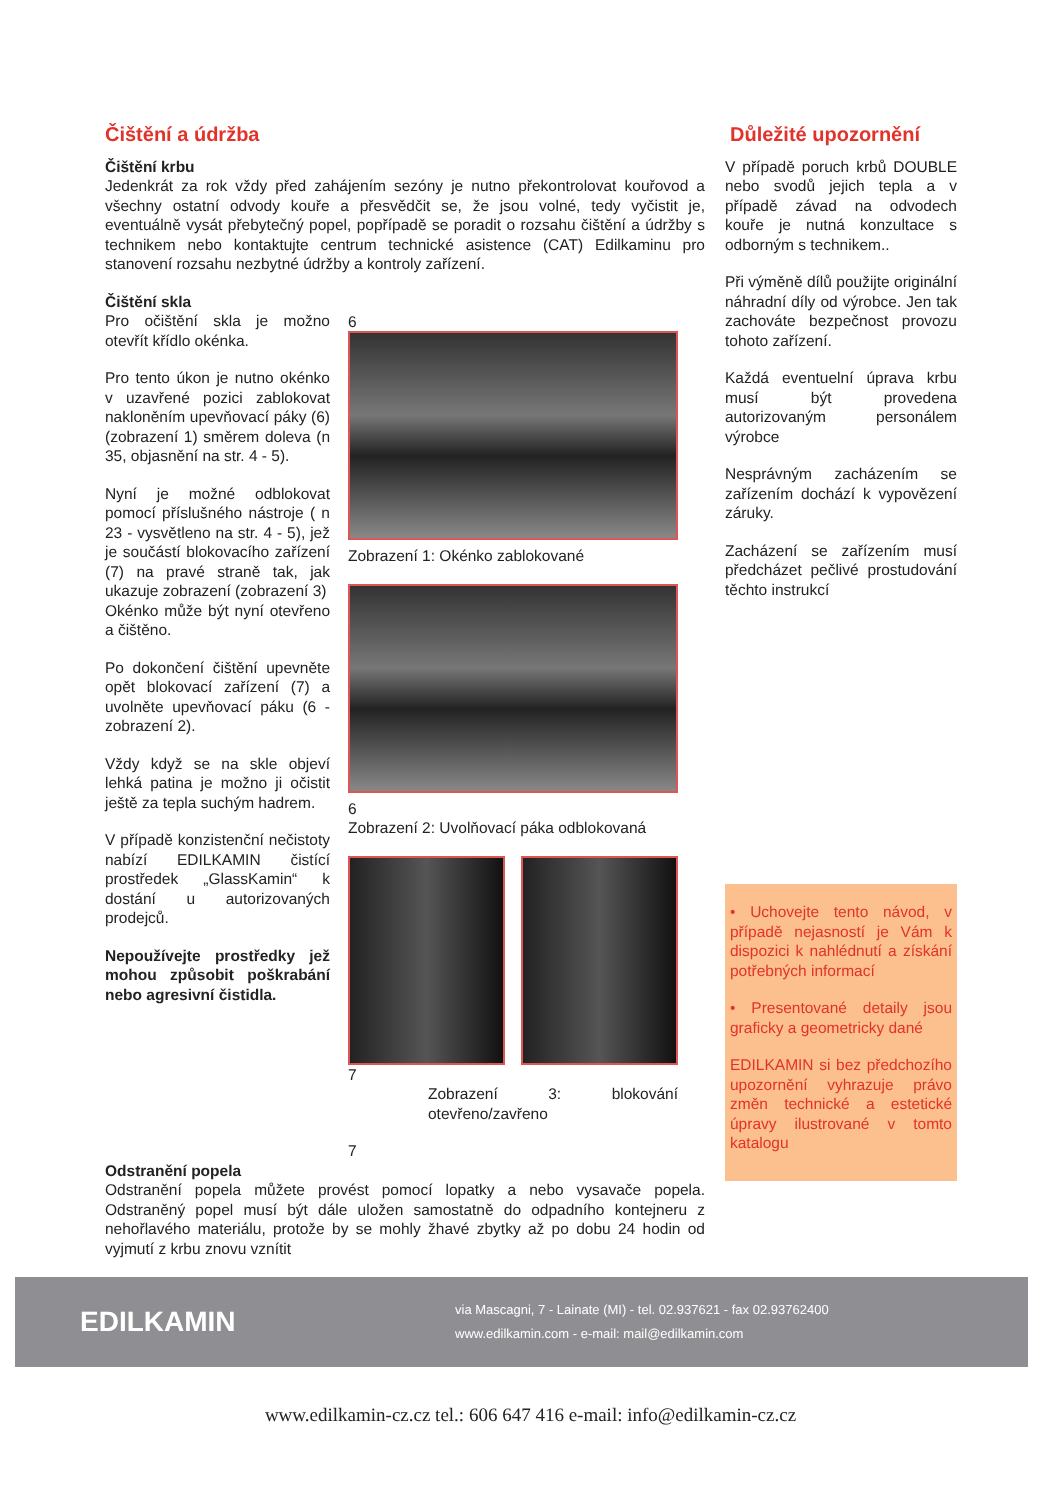Čištění a údržba
Čištění krbu
Jedenkrát za rok vždy před zahájením sezóny je nutno překontrolovat kouřovod a všechny ostatní odvody kouře a přesvědčit se, že jsou volné, tedy vyčistit je, eventuálně vysát přebytečný popel, popřípadě se poradit o rozsahu čištění a údržby s technikem nebo kontaktujte centrum technické asistence (CAT) Edilkaminu pro stanovení rozsahu nezbytné údržby a kontroly zařízení.
Čištění skla
Pro očištění skla je možno otevřít křídlo okénka.
Pro tento úkon je nutno okénko v uzavřené pozici zablokovat nakloněním upevňovací páky (6) (zobrazení 1) směrem doleva (n 35, objasnění na str. 4 - 5).
Nyní je možné odblokovat pomocí příslušného nástroje ( n 23 - vysvětleno na str. 4 - 5), jež je součástí blokovacího zařízení (7) na pravé straně tak, jak ukazuje zobrazení (zobrazení 3)
Okénko může být nyní otevřeno a čištěno.
Po dokončení čištění upevněte opět blokovací zařízení (7) a uvolněte upevňovací páku (6 - zobrazení 2).
Vždy když se na skle objeví lehká patina je možno ji očistit ještě za tepla suchým hadrem.
V případě konzistenční nečistoty nabízí EDILKAMIN čistící prostředek „GlassKamin“ k dostání u autorizovaných prodejců.
Nepoužívejte prostředky jež mohou způsobit poškrabání nebo agresivní čistidla.
6
Zobrazení 1: Okénko zablokované
6
Zobrazení 2: Uvolňovací páka odblokovaná
7
Zobrazení 3: blokování otevřeno/zavřeno
7
Odstranění popela
Odstranění popela můžete provést pomocí lopatky a nebo vysavače popela. Odstraněný popel musí být dále uložen samostatně do odpadního kontejneru z nehořlavého materiálu, protože by se mohly žhavé zbytky až po dobu 24 hodin od vyjmutí z krbu znovu vznítit
Důležité upozornění
V případě poruch krbů DOUBLE nebo svodů jejich tepla a v případě závad na odvodech kouře je nutná konzultace s odborným s technikem..
Při výměně dílů použijte originální náhradní díly od výrobce. Jen tak zachováte bezpečnost provozu tohoto zařízení.
Každá eventuelní úprava krbu musí být provedena autorizovaným personálem výrobce
Nesprávným zacházením se zařízením dochází k vypovězení záruky.
Zacházení se zařízením musí předcházet pečlivé prostudování těchto instrukcí
• Uchovejte tento návod, v případě nejasností je Vám k dispozici k nahlédnutí a získání potřebných informací
• Presentované detaily jsou graficky a geometricky dané
EDILKAMIN si bez předchozího upozornění vyhrazuje právo změn technické a estetické úpravy ilustrované v tomto katalogu
EDILKAMIN
via Mascagni, 7 - Lainate (MI) - tel. 02.937621 - fax 02.93762400
www.edilkamin.com - e-mail: mail@edilkamin.com
www.edilkamin-cz.cz tel.: 606 647 416 e-mail: info@edilkamin-cz.cz